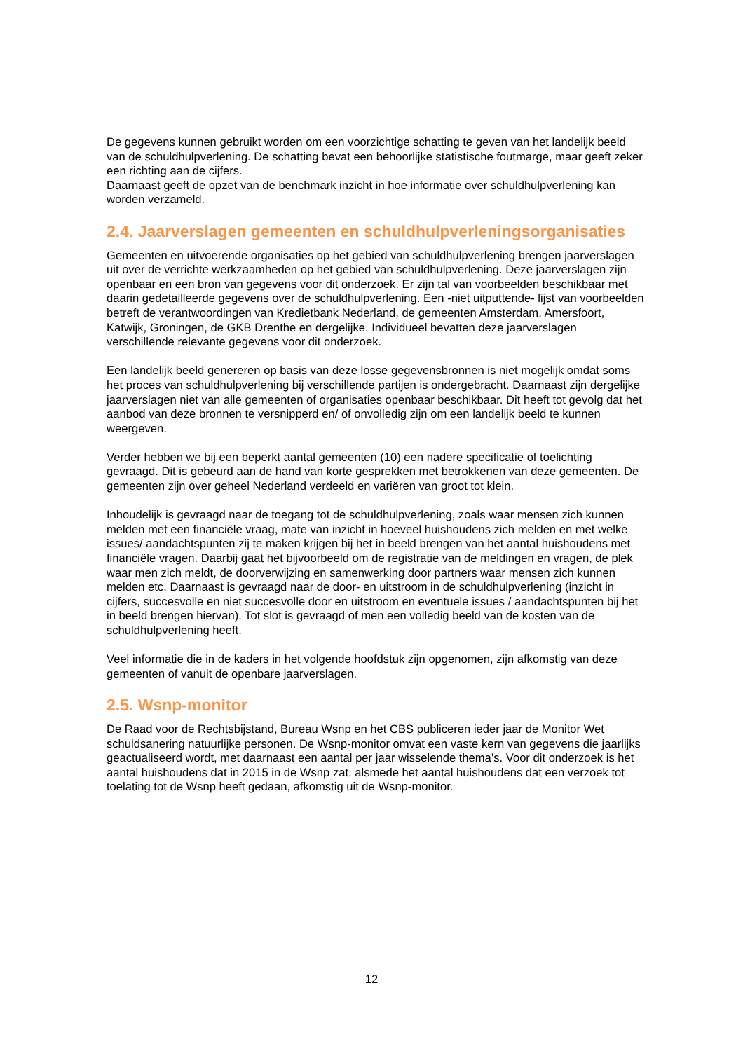De gegevens kunnen gebruikt worden om een voorzichtige schatting te geven van het landelijk beeld van de schuldhulpverlening. De schatting bevat een behoorlijke statistische foutmarge, maar geeft zeker een richting aan de cijfers.
Daarnaast geeft de opzet van de benchmark inzicht in hoe informatie over schuldhulpverlening kan worden verzameld.
2.4. Jaarverslagen gemeenten en schuldhulpverleningsorganisaties
Gemeenten en uitvoerende organisaties op het gebied van schuldhulpverlening brengen jaarverslagen uit over de verrichte werkzaamheden op het gebied van schuldhulpverlening. Deze jaarverslagen zijn openbaar en een bron van gegevens voor dit onderzoek. Er zijn tal van voorbeelden beschikbaar met daarin gedetailleerde gegevens over de schuldhulpverlening. Een -niet uitputtende- lijst van voorbeelden betreft de verantwoordingen van Kredietbank Nederland, de gemeenten Amsterdam, Amersfoort, Katwijk, Groningen, de GKB Drenthe en dergelijke. Individueel bevatten deze jaarverslagen verschillende relevante gegevens voor dit onderzoek.
Een landelijk beeld genereren op basis van deze losse gegevensbronnen is niet mogelijk omdat soms het proces van schuldhulpverlening bij verschillende partijen is ondergebracht. Daarnaast zijn dergelijke jaarverslagen niet van alle gemeenten of organisaties openbaar beschikbaar. Dit heeft tot gevolg dat het aanbod van deze bronnen te versnipperd en/ of onvolledig zijn om een landelijk beeld te kunnen weergeven.
Verder hebben we bij een beperkt aantal gemeenten (10) een nadere specificatie of toelichting gevraagd. Dit is gebeurd aan de hand van korte gesprekken met betrokkenen van deze gemeenten. De gemeenten zijn over geheel Nederland verdeeld en variëren van groot tot klein.
Inhoudelijk is gevraagd naar de toegang tot de schuldhulpverlening, zoals waar mensen zich kunnen melden met een financiële vraag, mate van inzicht in hoeveel huishoudens zich melden en met welke issues/ aandachtspunten zij te maken krijgen bij het in beeld brengen van het aantal huishoudens met financiële vragen. Daarbij gaat het bijvoorbeeld om de registratie van de meldingen en vragen, de plek waar men zich meldt, de doorverwijzing en samenwerking door partners waar mensen zich kunnen melden etc. Daarnaast is gevraagd naar de door- en uitstroom in de schuldhulpverlening (inzicht in cijfers, succesvolle en niet succesvolle door en uitstroom en eventuele issues / aandachtspunten bij het in beeld brengen hiervan). Tot slot is gevraagd of men een volledig beeld van de kosten van de schuldhulpverlening heeft.
Veel informatie die in de kaders in het volgende hoofdstuk zijn opgenomen, zijn afkomstig van deze gemeenten of vanuit de openbare jaarverslagen.
2.5. Wsnp-monitor
De Raad voor de Rechtsbijstand, Bureau Wsnp en het CBS publiceren ieder jaar de Monitor Wet schuldsanering natuurlijke personen. De Wsnp-monitor omvat een vaste kern van gegevens die jaarlijks geactualiseerd wordt, met daarnaast een aantal per jaar wisselende thema’s. Voor dit onderzoek is het aantal huishoudens dat in 2015 in de Wsnp zat, alsmede het aantal huishoudens dat een verzoek tot toelating tot de Wsnp heeft gedaan, afkomstig uit de Wsnp-monitor.
12